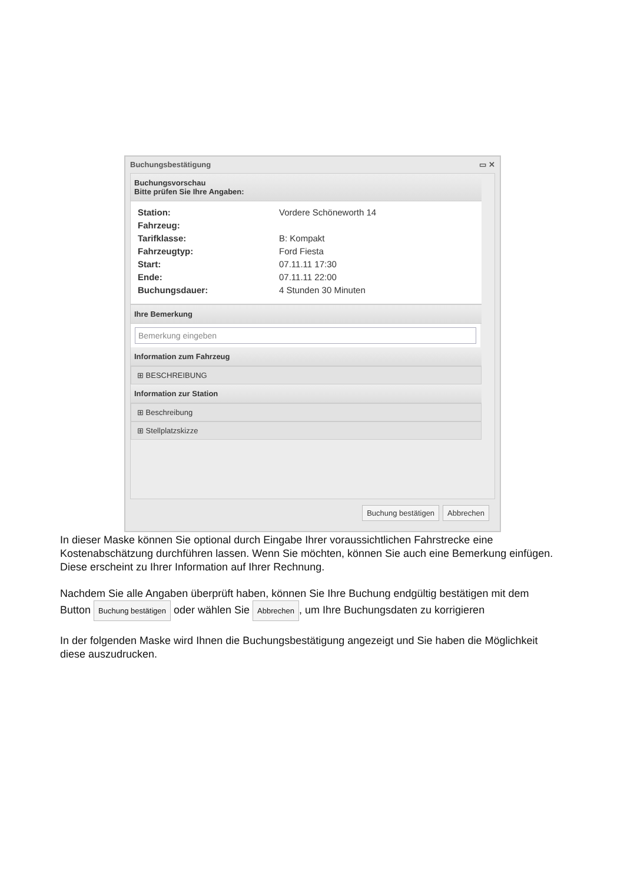Buchungsbestätigung ▭ ✕
Buchungsvorschau
Bitte prüfen Sie Ihre Angaben:
Station: Vordere Schöneworth 14
Fahrzeug:
Tarifklasse: B: Kompakt
Fahrzeugtyp: Ford Fiesta
Start: 07.11.11 17:30
Ende: 07.11.11 22:00
Buchungsdauer: 4 Stunden 30 Minuten
Ihre Bemerkung
Bemerkung eingeben
Information zum Fahrzeug
⊞ BESCHREIBUNG
Information zur Station
⊞ Beschreibung
⊞ Stellplatzskizze
Buchung bestätigen Abbrechen
In dieser Maske können Sie optional durch Eingabe Ihrer voraussichtlichen Fahrstrecke eine Kostenabschätzung durchführen lassen. Wenn Sie möchten, können Sie auch eine Bemerkung einfügen. Diese erscheint zu Ihrer Information auf Ihrer Rechnung.
Nachdem Sie alle Angaben überprüft haben, können Sie Ihre Buchung endgültig bestätigen mit dem Button Buchung bestätigen oder wählen Sie Abbrechen, um Ihre Buchungsdaten zu korrigieren
In der folgenden Maske wird Ihnen die Buchungsbestätigung angezeigt und Sie haben die Möglichkeit diese auszudrucken.